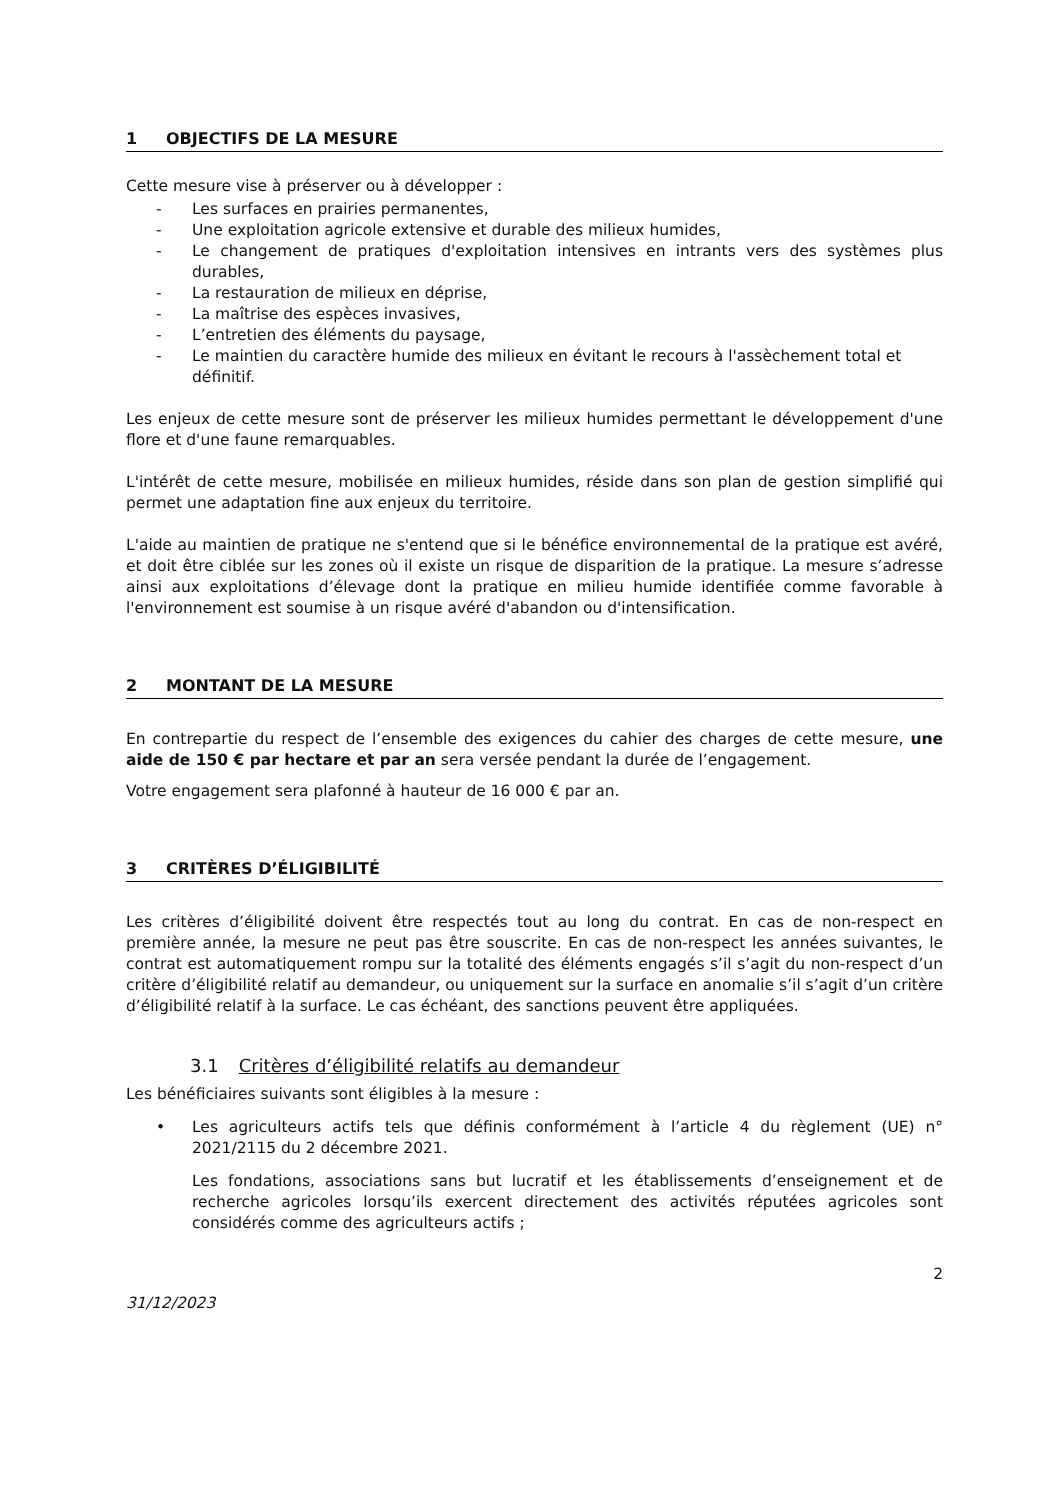1 OBJECTIFS DE LA MESURE
Cette mesure vise à préserver ou à développer :
- Les surfaces en prairies permanentes,
- Une exploitation agricole extensive et durable des milieux humides,
- Le changement de pratiques d'exploitation intensives en intrants vers des systèmes plus durables,
- La restauration de milieux en déprise,
- La maîtrise des espèces invasives,
- L’entretien des éléments du paysage,
- Le maintien du caractère humide des milieux en évitant le recours à l'assèchement total et définitif.
Les enjeux de cette mesure sont de préserver les milieux humides permettant le développement d'une flore et d'une faune remarquables.
L'intérêt de cette mesure, mobilisée en milieux humides, réside dans son plan de gestion simplifié qui permet une adaptation fine aux enjeux du territoire.
L'aide au maintien de pratique ne s'entend que si le bénéfice environnemental de la pratique est avéré, et doit être ciblée sur les zones où il existe un risque de disparition de la pratique. La mesure s’adresse ainsi aux exploitations d’élevage dont la pratique en milieu humide identifiée comme favorable à l'environnement est soumise à un risque avéré d'abandon ou d'intensification.
2 MONTANT DE LA MESURE
En contrepartie du respect de l’ensemble des exigences du cahier des charges de cette mesure, une aide de 150 € par hectare et par an sera versée pendant la durée de l’engagement.
Votre engagement sera plafonné à hauteur de 16 000 € par an.
3 CRITÈRES D’ÉLIGIBILITÉ
Les critères d’éligibilité doivent être respectés tout au long du contrat. En cas de non-respect en première année, la mesure ne peut pas être souscrite. En cas de non-respect les années suivantes, le contrat est automatiquement rompu sur la totalité des éléments engagés s’il s’agit du non-respect d’un critère d’éligibilité relatif au demandeur, ou uniquement sur la surface en anomalie s’il s’agit d’un critère d’éligibilité relatif à la surface. Le cas échéant, des sanctions peuvent être appliquées.
3.1 Critères d’éligibilité relatifs au demandeur
Les bénéficiaires suivants sont éligibles à la mesure :
• Les agriculteurs actifs tels que définis conformément à l’article 4 du règlement (UE) n° 2021/2115 du 2 décembre 2021.
Les fondations, associations sans but lucratif et les établissements d’enseignement et de recherche agricoles lorsqu’ils exercent directement des activités réputées agricoles sont considérés comme des agriculteurs actifs ;
2
31/12/2023